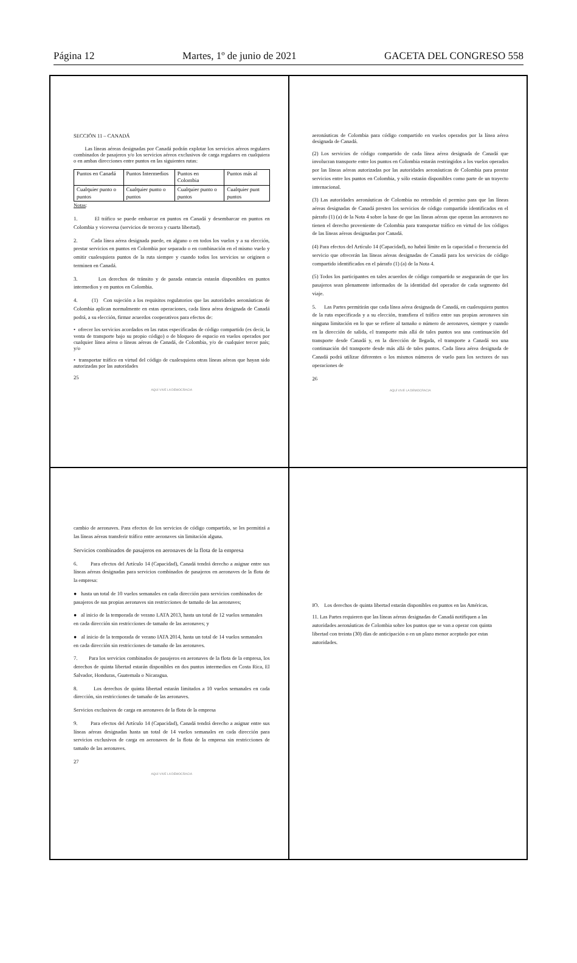Página 12 Martes, 1º de junio de 2021 GACETA DEL CONGRESO 558
SECCIÓN 11 – CANADÁ
Las líneas aéreas designadas por Canadá podrán explotar los servicios aéreos regulares combinados de pasajeros y/o los servicios aéreos exclusivos de carga regulares en cualquiera o en ambas direcciones entre puntos en las siguientes rutas:
| Puntos en Canadá | Puntos Intermedios | Puntos en Colombia | Puntos más al |
| Cualquier punto o puntos | Cualquier punto o puntos | Cualquier punto o puntos | Cualquier punt puntos |
Notas:
1. El tráfico se puede embarcar en puntos en Canadá y desembarcar en puntos en Colombia y viceversa (servicios de tercera y cuarta libertad).
2. Cada línea aérea designada puede, en alguno o en todos los vuelos y a su elección, prestar servicios en puntos en Colombia por separado o en combinación en el mismo vuelo y omitir cualesquiera puntos de la ruta siempre y cuando todos los servicios se originen o terminen en Canadá.
3. Los derechos de tránsito y de parada estancia estarán disponibles en puntos intermedios y en puntos en Colombia.
4. (1) Con sujeción a los requisitos regulatorios que las autoridades aeronáuticas de Colombia aplican normalmente en estas operaciones, cada línea aérea designada de Canadá podrá, a su elección, firmar acuerdos cooperativos para efectos de:
• ofrecer los servicios acordados en las rutas especificadas de código compartido (es decir, la venta de transporte bajo su propio código) o de bloqueo de espacio en vuelos operados por cualquier línea aérea o líneas aéreas de Canadá, de Colombia, y/o de cualquier tercer país; y/o
• transportar tráfico en virtud del código de cualesquiera otras líneas aéreas que hayan sido autorizadas por las autoridades
25
AQUÍ VIVE LA DEMOCRACIA
aeronáuticas de Colombia para código compartido en vuelos operados por la línea aérea designada de Canadá.
(2) Los servicios de código compartido de cada línea aérea designada de Canadá que involucran transporte entre los puntos en Colombia estarán restringidos a los vuelos operados por las líneas aéreas autorizadas por las autoridades aeronáuticas de Colombia para prestar servicios entre los puntos en Colombia, y sólo estarán disponibles como parte de un trayecto internacional.
(3) Las autoridades aeronáuticas de Colombia no retendrán el permiso para que las líneas aéreas designadas de Canadá presten los servicios de código compartido identificados en el párrafo (1) (a) de la Nota 4 sobre la base de que las líneas aéreas que operan las aeronaves no tienen el derecho proveniente de Colombia para transportar tráfico en virtud de los códigos de las líneas aéreas designadas por Canadá.
(4) Para efectos del Artículo 14 (Capacidad), no habrá límite en la capacidad o frecuencia del servicio que ofrecerán las líneas aéreas designadas de Canadá para los servicios de código compartido identificados en el párrafo (1) (a) de la Nota 4.
(5) Todos los participantes en tales acuerdos de código compartido se asegurarán de que los pasajeros sean plenamente informados de la identidad del operador de cada segmento del viaje.
5. Las Partes permitirán que cada línea aérea designada de Canadá, en cualesquiera puntos de la ruta especificada y a su elección, transfiera el tráfico entre sus propias aeronaves sin ninguna limitación en lo que se refiere al tamaño o número de aeronaves, siempre y cuando en la dirección de salida, el transporte más allá de tales puntos sea una continuación del transporte desde Canadá y, en la dirección de llegada, el transporte a Canadá sea una continuación del transporte desde más allá de tales puntos. Cada línea aérea designada de Canadá podrá utilizar diferentes o los mismos números de vuelo para los sectores de sus operaciones de
26
AQUÍ VIVE LA DEMOCRACIA
cambio de aeronaves. Para efectos de los servicios de código compartido, se les permitirá a las líneas aéreas transferir tráfico entre aeronaves sin limitación alguna.
Servicios combinados de pasajeros en aeronaves de la flota de la empresa
6. Para efectos del Artículo 14 (Capacidad), Canadá tendrá derecho a asignar entre sus líneas aéreas designadas para servicios combinados de pasajeros en aeronaves de la flota de la empresa:
● hasta un total de 10 vuelos semanales en cada dirección para servicios combinados de pasajeros de sus propias aeronaves sin restricciones de tamaño de las aeronaves;
● al inicio de la temporada de verano LATA 2013, hasta un total de 12 vuelos semanales en cada dirección sin restricciones de tamaño de las aeronaves; y
● al inicio de la temporada de verano IATA 2014, hasta un total de 14 vuelos semanales en cada dirección sin restricciones de tamaño de las aeronaves.
7. Para los servicios combinados de pasajeros en aeronaves de la flota de la empresa, los derechos de quinta libertad estarán disponibles en dos puntos intermedios en Costa Rica, El Salvador, Honduras, Guatemala o Nicaragua.
8. Los derechos de quinta libertad estarán limitados a 10 vuelos semanales en cada dirección, sin restricciones de tamaño de las aeronaves.
Servicios exclusivos de carga en aeronaves de la flota de la empresa
9. Para efectos del Artículo 14 (Capacidad), Canadá tendrá derecho a asignar entre sus líneas aéreas designadas hasta un total de 14 vuelos semanales en cada dirección para servicios exclusivos de carga en aeronaves de la flota de la empresa sin restricciones de tamaño de las aeronaves.
27
AQUÍ VIVE LA DEMOCRACIA
IO. Los derechos de quinta libertad estarán disponibles en puntos en las Américas.
11. Las Partes requieren que las líneas aéreas designadas de Canadá notifiquen a las autoridades aeronáuticas de Colombia sobre los puntos que se van a operar con quinta libertad con treinta (30) días de anticipación o en un plazo menor aceptado por estas autoridades.